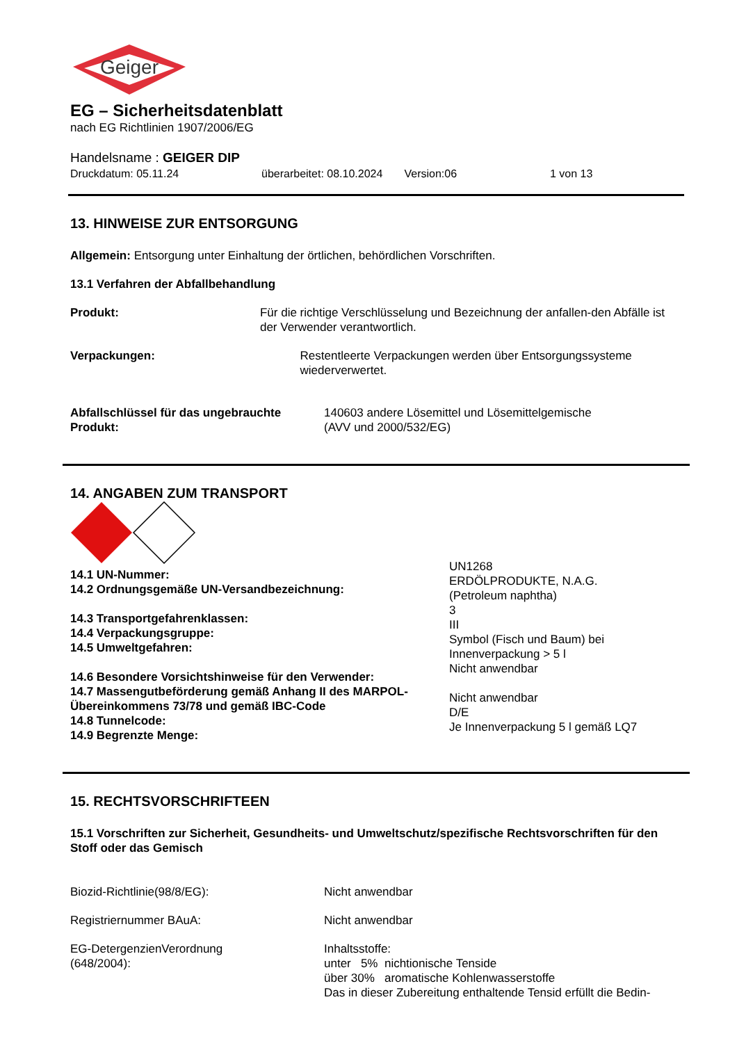Geiger
EG – Sicherheitsdatenblatt
nach EG Richtlinien 1907/2006/EG
Handelsname : GEIGER DIP
Druckdatum: 05.11.24 überarbeitet: 08.10.2024 Version:06 1 von 13
13. HINWEISE ZUR ENTSORGUNG
Allgemein: Entsorgung unter Einhaltung der örtlichen, behördlichen Vorschriften.
13.1 Verfahren der Abfallbehandlung
Produkt: Für die richtige Verschlüsselung und Bezeichnung der anfallen-den Abfälle ist der Verwender verantwortlich.
Verpackungen: Restentleerte Verpackungen werden über Entsorgungssysteme wiederverwertet.
Abfallschlüssel für das ungebrauchte Produkt:
140603 andere Lösemittel und Lösemittelgemische
(AVV und 2000/532/EG)
14. ANGABEN ZUM TRANSPORT
14.1 UN-Nummer:
14.2 Ordnungsgemäße UN-Versandbezeichnung:
14.3 Transportgefahrenklassen:
14.4 Verpackungsgruppe:
14.5 Umweltgefahren:
14.6 Besondere Vorsichtshinweise für den Verwender:
14.7 Massengutbeförderung gemäß Anhang II des MARPOL-Übereinkommens 73/78 und gemäß IBC-Code
14.8 Tunnelcode:
14.9 Begrenzte Menge:
UN1268
ERDÖLPRODUKTE, N.A.G.
(Petroleum naphtha)
3
III
Symbol (Fisch und Baum) bei
Innenverpackung > 5 l
Nicht anwendbar
Nicht anwendbar
D/E
Je Innenverpackung 5 l gemäß LQ7
15. RECHTSVORSCHRIFTEEN
15.1 Vorschriften zur Sicherheit, Gesundheits- und Umweltschutz/spezifische Rechtsvorschriften für den Stoff oder das Gemisch
Biozid-Richtlinie(98/8/EG): Nicht anwendbar
Registriernummer BAuA: Nicht anwendbar
EG-DetergenzienVerordnung
(648/2004):
Inhaltsstoffe:
unter 5% nichtionische Tenside
über 30% aromatische Kohlenwasserstoffe
Das in dieser Zubereitung enthaltende Tensid erfüllt die Bedin-